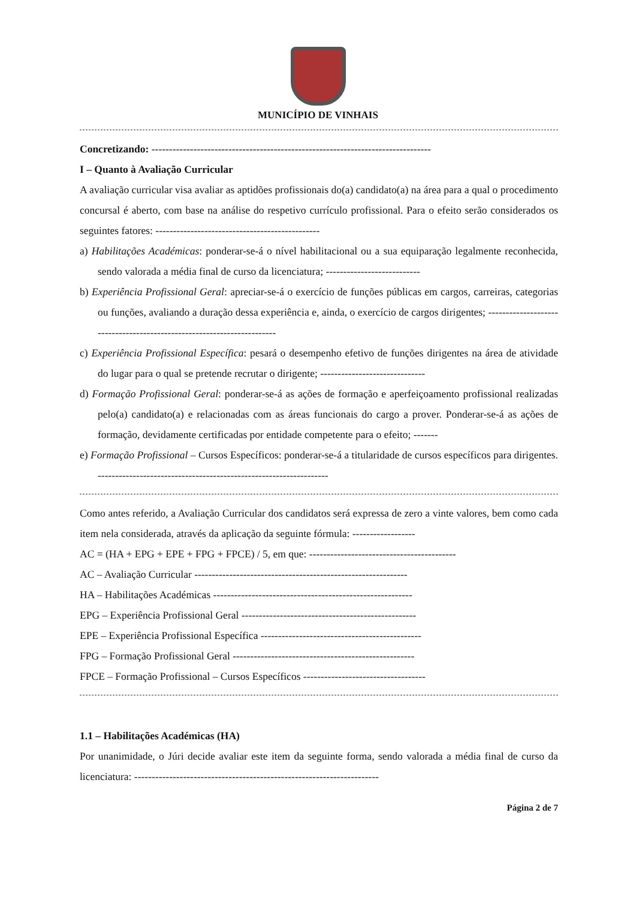MUNICÍPIO DE VINHAIS
Concretizando: --------------------------------------------------------------------------------
I – Quanto à Avaliação Curricular
A avaliação curricular visa avaliar as aptidões profissionais do(a) candidato(a) na área para a qual o procedimento concursal é aberto, com base na análise do respetivo currículo profissional. Para o efeito serão considerados os seguintes fatores: -----------------------------------------------
a) Habilitações Académicas: ponderar-se-á o nível habilitacional ou a sua equiparação legalmente reconhecida, sendo valorada a média final de curso da licenciatura; ---------------------------
b) Experiência Profissional Geral: apreciar-se-á o exercício de funções públicas em cargos, carreiras, categorias ou funções, avaliando a duração dessa experiência e, ainda, o exercício de cargos dirigentes; -----------------------------------------------------------------------
c) Experiência Profissional Específica: pesará o desempenho efetivo de funções dirigentes na área de atividade do lugar para o qual se pretende recrutar o dirigente; ------------------------------
d) Formação Profissional Geral: ponderar-se-á as ações de formação e aperfeiçoamento profissional realizadas pelo(a) candidato(a) e relacionadas com as áreas funcionais do cargo a prover. Ponderar-se-á as ações de formação, devidamente certificadas por entidade competente para o efeito; -------
e) Formação Profissional – Cursos Específicos: ponderar-se-á a titularidade de cursos específicos para dirigentes. ------------------------------------------------------------------
Como antes referido, a Avaliação Curricular dos candidatos será expressa de zero a vinte valores, bem como cada item nela considerada, através da aplicação da seguinte fórmula: ------------------
AC = (HA + EPG + EPE + FPG + FPCE) / 5, em que: ------------------------------------------
AC – Avaliação Curricular -------------------------------------------------------------
HA – Habilitações Académicas ---------------------------------------------------------
EPG – Experiência Profissional Geral --------------------------------------------------
EPE – Experiência Profissional Específica ----------------------------------------------
FPG – Formação Profissional Geral ----------------------------------------------------
FPCE – Formação Profissional – Cursos Específicos -----------------------------------
1.1 – Habilitações Académicas (HA)
Por unanimidade, o Júri decide avaliar este item da seguinte forma, sendo valorada a média final de curso da licenciatura: ----------------------------------------------------------------------
Página 2 de 7